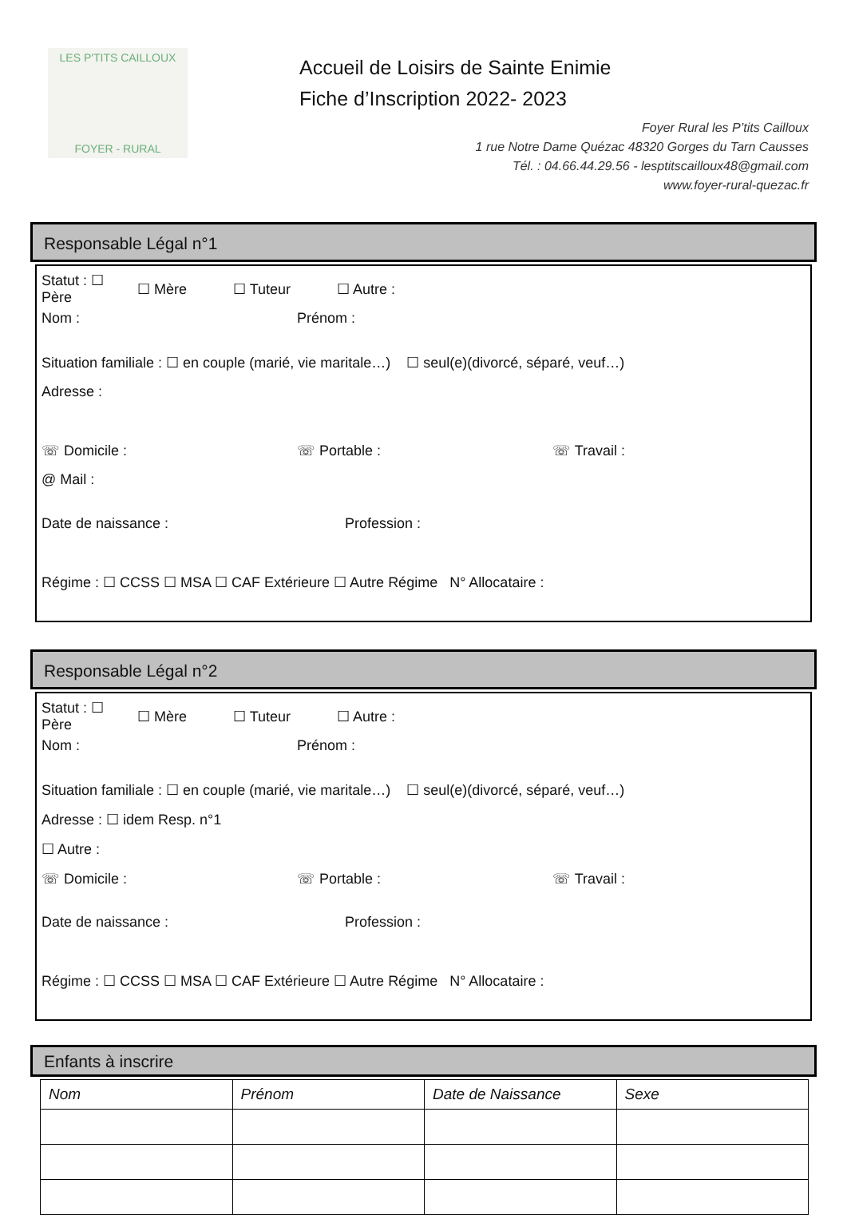LES P'TITS CAILLOUX
FOYER - RURAL
Accueil de Loisirs de Sainte Enimie
Fiche d’Inscription 2022- 2023
Foyer Rural les P’tits Cailloux
1 rue Notre Dame Quézac 48320 Gorges du Tarn Causses
Tél. : 04.66.44.29.56 - lesptitscailloux48@gmail.com
www.foyer-rural-quezac.fr
Responsable Légal n°1
Statut : ☐ Père ☐ Mère ☐ Tuteur ☐ Autre :
Nom : Prénom :
Situation familiale : ☐ en couple (marié, vie maritale…) ☐ seul(e)(divorcé, séparé, veuf…)
Adresse :
☏ Domicile : ☏ Portable : ☏ Travail :
@ Mail :
Date de naissance : Profession :
Régime : ☐ CCSS ☐ MSA ☐ CAF Extérieure ☐ Autre Régime N° Allocataire :
Responsable Légal n°2
Statut : ☐ Père ☐ Mère ☐ Tuteur ☐ Autre :
Nom : Prénom :
Situation familiale : ☐ en couple (marié, vie maritale…) ☐ seul(e)(divorcé, séparé, veuf…)
Adresse : ☐ idem Resp. n°1
☐ Autre :
☏ Domicile : ☏ Portable : ☏ Travail :
Date de naissance : Profession :
Régime : ☐ CCSS ☐ MSA ☐ CAF Extérieure ☐ Autre Régime N° Allocataire :
Enfants à inscrire
| Nom | Prénom | Date de Naissance | Sexe |
| --- | --- | --- | --- |